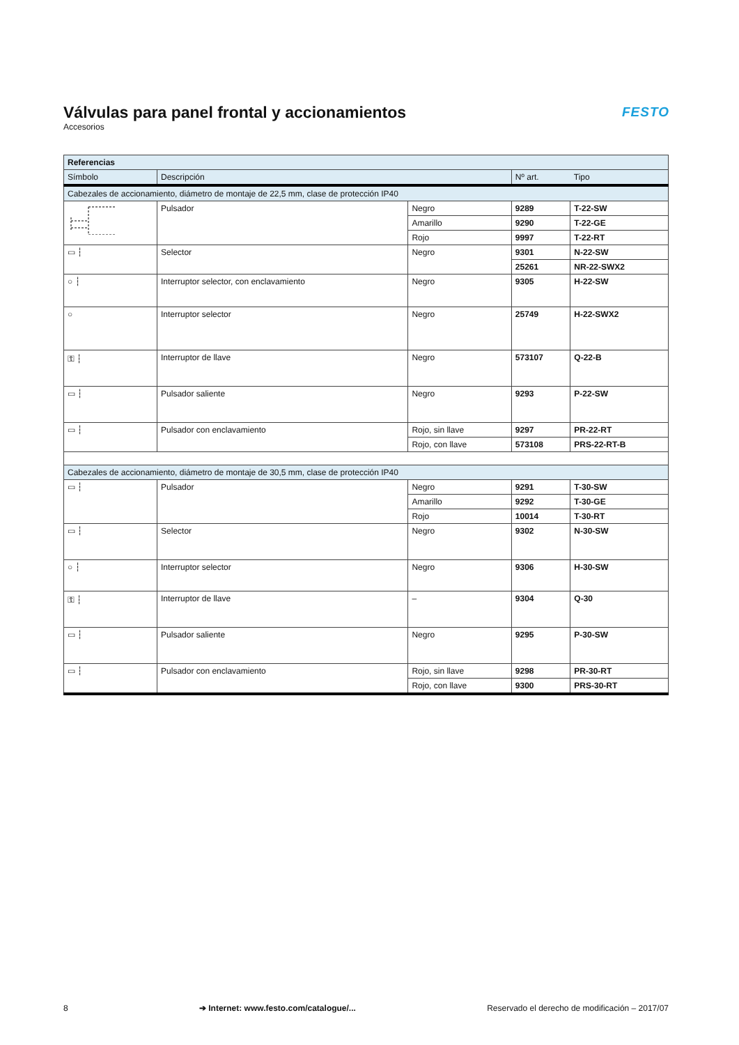Válvulas para panel frontal y accionamientos
Accesorios
FESTO
| Referencias | | | | |
| --- | --- | --- | --- | --- |
| Símbolo | Descripción | | Nº art. | Tipo |
| Cabezales de accionamiento, diámetro de montaje de 22,5 mm, clase de protección IP40 | | | | |
| | Pulsador | Negro | 9289 | T-22-SW |
| | | Amarillo | 9290 | T-22-GE |
| | | Rojo | 9997 | T-22-RT |
| ▭ ┆ | Selector | Negro | 9301 | N-22-SW |
| | | | 25261 | NR-22-SWX2 |
| ○ ┆ | Interruptor selector, con enclavamiento | Negro | 9305 | H-22-SW |
| ○ | Interruptor selector | Negro | 25749 | H-22-SWX2 |
| ⚿ ┆ | Interruptor de llave | Negro | 573107 | Q-22-B |
| ▭ ┆ | Pulsador saliente | Negro | 9293 | P-22-SW |
| ▭ ┆ | Pulsador con enclavamiento | Rojo, sin llave | 9297 | PR-22-RT |
| | | Rojo, con llave | 573108 | PRS-22-RT-B |
| Cabezales de accionamiento, diámetro de montaje de 30,5 mm, clase de protección IP40 | | | | |
| ▭ ┆ | Pulsador | Negro | 9291 | T-30-SW |
| | | Amarillo | 9292 | T-30-GE |
| | | Rojo | 10014 | T-30-RT |
| ▭ ┆ | Selector | Negro | 9302 | N-30-SW |
| ○ ┆ | Interruptor selector | Negro | 9306 | H-30-SW |
| ⚿ ┆ | Interruptor de llave | – | 9304 | Q-30 |
| ▭ ┆ | Pulsador saliente | Negro | 9295 | P-30-SW |
| ▭ ┆ | Pulsador con enclavamiento | Rojo, sin llave | 9298 | PR-30-RT |
| | | Rojo, con llave | 9300 | PRS-30-RT |
8 ➔ Internet: www.festo.com/catalogue/... Reservado el derecho de modificación – 2017/07